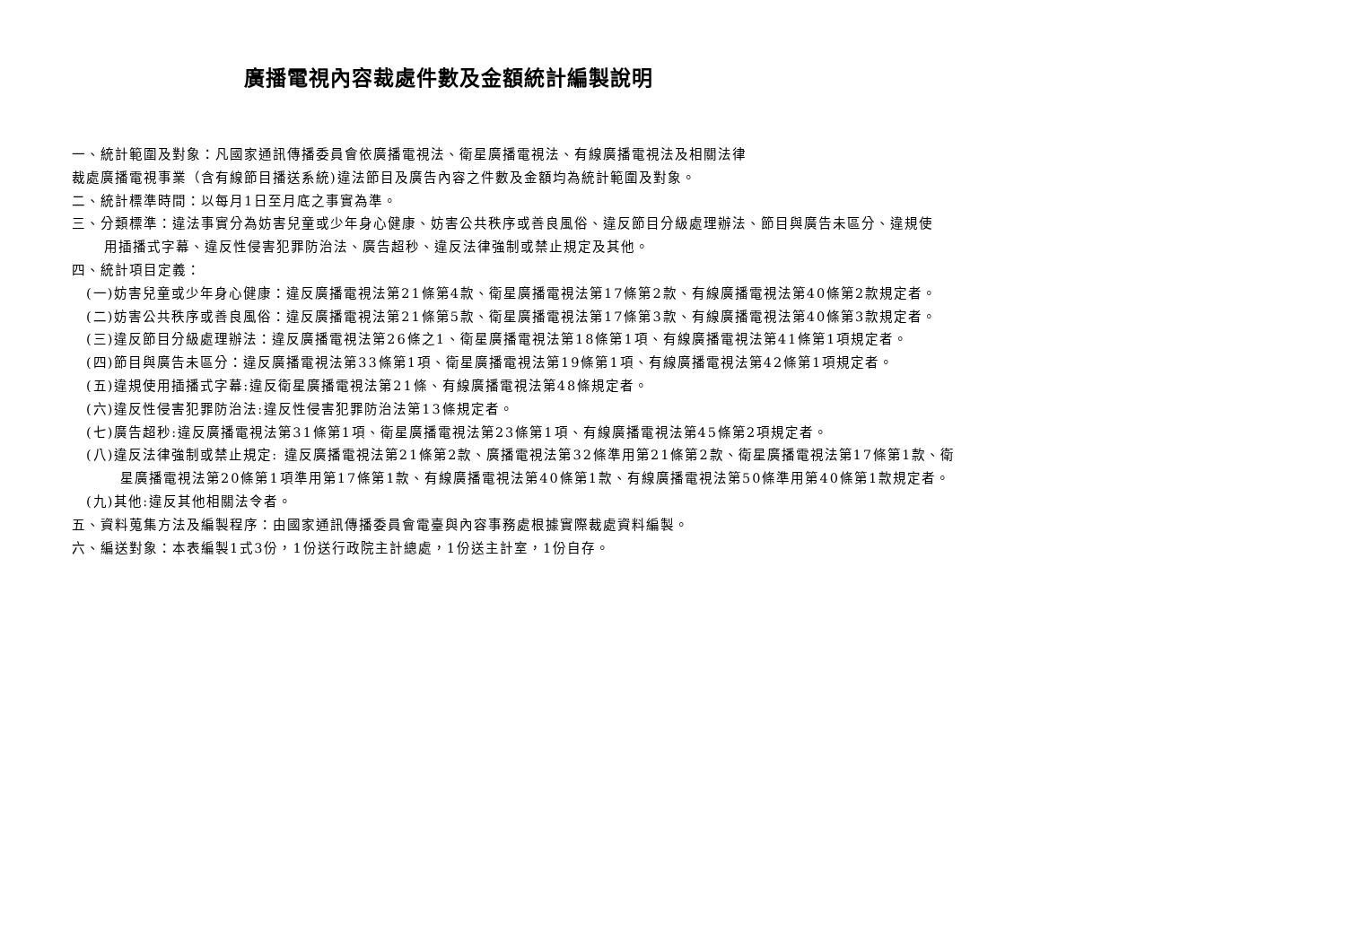廣播電視內容裁處件數及金額統計編製說明
一、統計範圍及對象：凡國家通訊傳播委員會依廣播電視法、衛星廣播電視法、有線廣播電視法及相關法律
裁處廣播電視事業（含有線節目播送系統)違法節目及廣告內容之件數及金額均為統計範圍及對象。
二、統計標準時間：以每月1日至月底之事實為準。
三、分類標準：違法事實分為妨害兒童或少年身心健康、妨害公共秩序或善良風俗、違反節目分級處理辦法、節目與廣告未區分、違規使
用插播式字幕、違反性侵害犯罪防治法、廣告超秒、違反法律強制或禁止規定及其他。
四、統計項目定義：
(一)妨害兒童或少年身心健康：違反廣播電視法第21條第4款、衛星廣播電視法第17條第2款、有線廣播電視法第40條第2款規定者。
(二)妨害公共秩序或善良風俗：違反廣播電視法第21條第5款、衛星廣播電視法第17條第3款、有線廣播電視法第40條第3款規定者。
(三)違反節目分級處理辦法：違反廣播電視法第26條之1、衛星廣播電視法第18條第1項、有線廣播電視法第41條第1項規定者。
(四)節目與廣告未區分：違反廣播電視法第33條第1項、衛星廣播電視法第19條第1項、有線廣播電視法第42條第1項規定者。
(五)違規使用插播式字幕:違反衛星廣播電視法第21條、有線廣播電視法第48條規定者。
(六)違反性侵害犯罪防治法:違反性侵害犯罪防治法第13條規定者。
(七)廣告超秒:違反廣播電視法第31條第1項、衛星廣播電視法第23條第1項、有線廣播電視法第45條第2項規定者。
(八)違反法律強制或禁止規定: 違反廣播電視法第21條第2款、廣播電視法第32條準用第21條第2款、衛星廣播電視法第17條第1款、衛
星廣播電視法第20條第1項準用第17條第1款、有線廣播電視法第40條第1款、有線廣播電視法第50條準用第40條第1款規定者。
(九)其他:違反其他相關法令者。
五、資料蒐集方法及編製程序：由國家通訊傳播委員會電臺與內容事務處根據實際裁處資料編製。
六、編送對象：本表編製1式3份，1份送行政院主計總處，1份送主計室，1份自存。